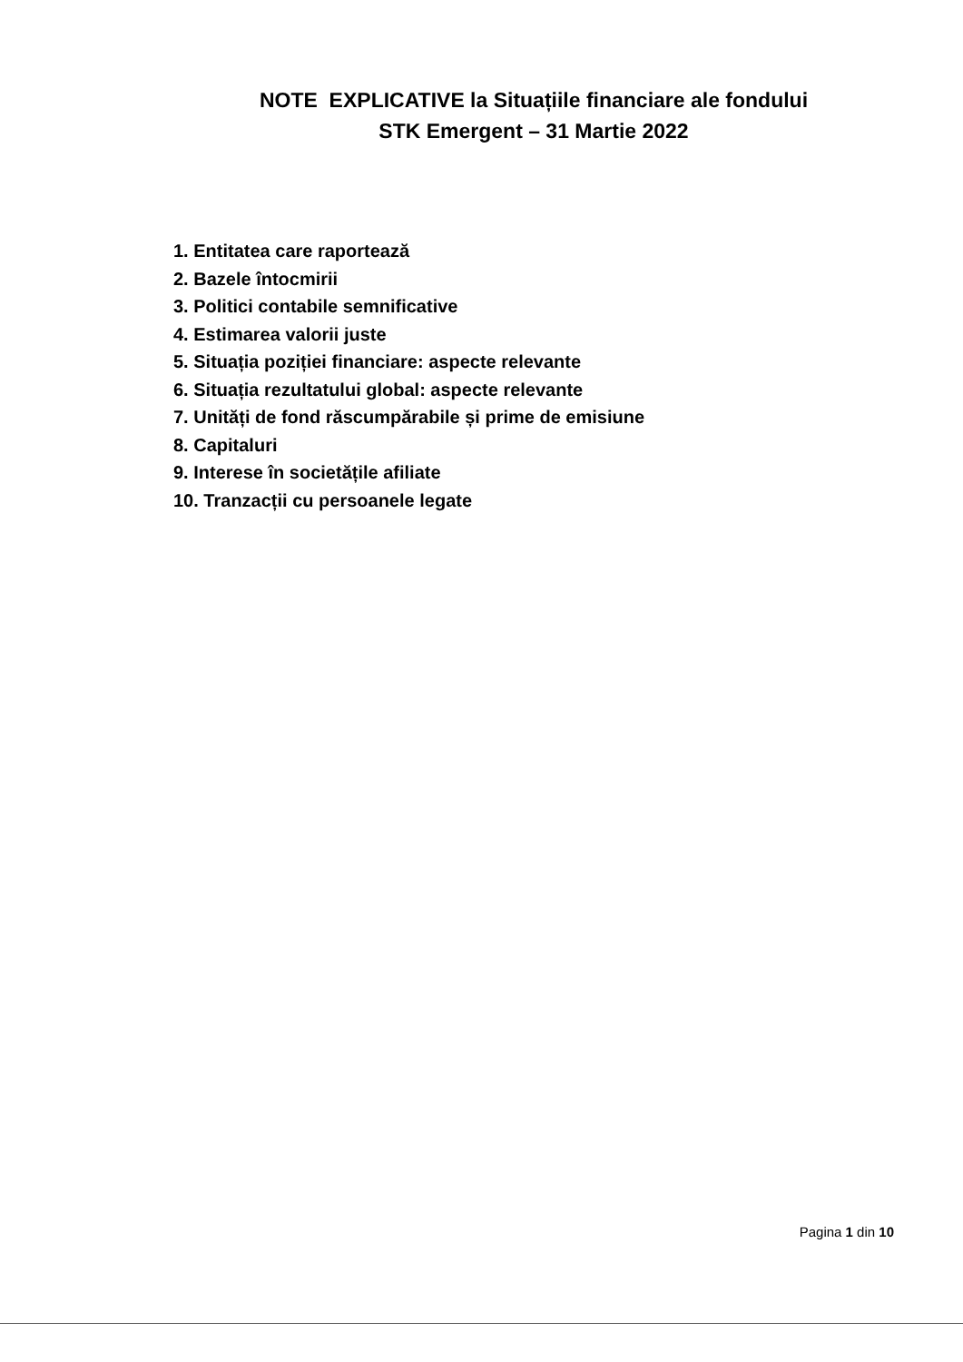NOTE EXPLICATIVE la Situațiile financiare ale fondului
STK Emergent – 31 Martie 2022
1. Entitatea care raportează
2. Bazele întocmirii
3. Politici contabile semnificative
4. Estimarea valorii juste
5. Situația poziției financiare: aspecte relevante
6. Situația rezultatului global: aspecte relevante
7. Unități de fond răscumpărabile și prime de emisiune
8. Capitaluri
9. Interese în societățile afiliate
10. Tranzacții cu persoanele legate
Pagina 1 din 10